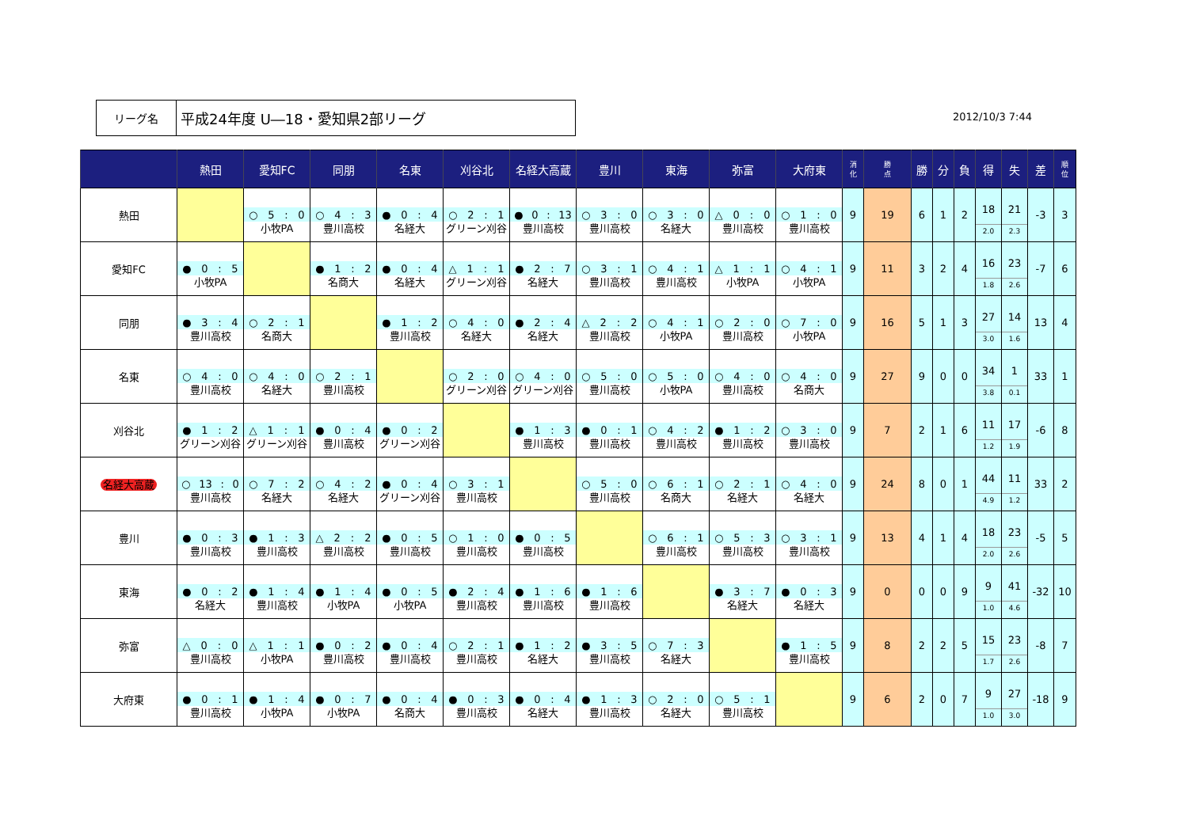リーグ名
平成24年度 U―18・愛知県2部リーグ
2012/10/3 7:44
| | 熱田 | 愛知FC | 同朋 | 名東 | 刈谷北 | 名経大高蔵 | 豊川 | 東海 | 弥富 | 大府東 | 消 化 | 勝 点 | 勝 | 分 | 負 | 得 | 失 | 差 | 順 位 |
| --- | --- | --- | --- | --- | --- | --- | --- | --- | --- | --- | --- | --- | --- | --- | --- | --- | --- | --- | --- |
| 熱田 | | ○ 5 : 0 小牧PA | ○ 4 : 3 豊川高校 | ● 0 : 4 名経大 | ○ 2 : 1 グリーン刈谷 | ● 0 : 13 豊川高校 | ○ 3 : 0 豊川高校 | ○ 3 : 0 名経大 | △ 0 : 0 豊川高校 | ○ 1 : 0 豊川高校 | 9 | 19 | 6 | 1 | 2 | 18 2.0 | 21 2.3 | -3 | 3 |
| 愛知FC | ● 0 : 5 小牧PA | | ● 1 : 2 名商大 | ● 0 : 4 名経大 | △ 1 : 1 グリーン刈谷 | ● 2 : 7 名経大 | ○ 3 : 1 豊川高校 | ○ 4 : 1 豊川高校 | △ 1 : 1 小牧PA | ○ 4 : 1 小牧PA | 9 | 11 | 3 | 2 | 4 | 16 1.8 | 23 2.6 | -7 | 6 |
| 同朋 | ● 3 : 4 豊川高校 | ○ 2 : 1 名商大 | | ● 1 : 2 豊川高校 | ○ 4 : 0 名経大 | ● 2 : 4 名経大 | △ 2 : 2 豊川高校 | ○ 4 : 1 小牧PA | ○ 2 : 0 豊川高校 | ○ 7 : 0 小牧PA | 9 | 16 | 5 | 1 | 3 | 27 3.0 | 14 1.6 | 13 | 4 |
| 名東 | ○ 4 : 0 豊川高校 | ○ 4 : 0 名経大 | ○ 2 : 1 豊川高校 | | ○ 2 : 0 グリーン刈谷 | ○ 4 : 0 グリーン刈谷 | ○ 5 : 0 豊川高校 | ○ 5 : 0 小牧PA | ○ 4 : 0 豊川高校 | ○ 4 : 0 名商大 | 9 | 27 | 9 | 0 | 0 | 34 3.8 | 1 0.1 | 33 | 1 |
| 刈谷北 | ● 1 : 2 グリーン刈谷 | △ 1 : 1 グリーン刈谷 | ● 0 : 4 豊川高校 | ● 0 : 2 グリーン刈谷 | | ● 1 : 3 豊川高校 | ● 0 : 1 豊川高校 | ○ 4 : 2 豊川高校 | ● 1 : 2 豊川高校 | ○ 3 : 0 豊川高校 | 9 | 7 | 2 | 1 | 6 | 11 1.2 | 17 1.9 | -6 | 8 |
| 名経大高蔵 | ○ 13 : 0 豊川高校 | ○ 7 : 2 名経大 | ○ 4 : 2 名経大 | ● 0 : 4 グリーン刈谷 | ○ 3 : 1 豊川高校 | | ○ 5 : 0 豊川高校 | ○ 6 : 1 名商大 | ○ 2 : 1 名経大 | ○ 4 : 0 名経大 | 9 | 24 | 8 | 0 | 1 | 44 4.9 | 11 1.2 | 33 | 2 |
| 豊川 | ● 0 : 3 豊川高校 | ● 1 : 3 豊川高校 | △ 2 : 2 豊川高校 | ● 0 : 5 豊川高校 | ○ 1 : 0 豊川高校 | ● 0 : 5 豊川高校 | | ○ 6 : 1 豊川高校 | ○ 5 : 3 豊川高校 | ○ 3 : 1 豊川高校 | 9 | 13 | 4 | 1 | 4 | 18 2.0 | 23 2.6 | -5 | 5 |
| 東海 | ● 0 : 2 名経大 | ● 1 : 4 豊川高校 | ● 1 : 4 小牧PA | ● 0 : 5 小牧PA | ● 2 : 4 豊川高校 | ● 1 : 6 豊川高校 | ● 1 : 6 豊川高校 | | ● 3 : 7 名経大 | ● 0 : 3 名経大 | 9 | 0 | 0 | 0 | 9 | 9 1.0 | 41 4.6 | -32 | 10 |
| 弥富 | △ 0 : 0 豊川高校 | △ 1 : 1 小牧PA | ● 0 : 2 豊川高校 | ● 0 : 4 豊川高校 | ○ 2 : 1 豊川高校 | ● 1 : 2 名経大 | ● 3 : 5 豊川高校 | ○ 7 : 3 名経大 | | ● 1 : 5 豊川高校 | 9 | 8 | 2 | 2 | 5 | 15 1.7 | 23 2.6 | -8 | 7 |
| 大府東 | ● 0 : 1 豊川高校 | ● 1 : 4 小牧PA | ● 0 : 7 小牧PA | ● 0 : 4 名商大 | ● 0 : 3 豊川高校 | ● 0 : 4 名経大 | ● 1 : 3 豊川高校 | ○ 2 : 0 名経大 | ○ 5 : 1 豊川高校 | | 9 | 6 | 2 | 0 | 7 | 9 1.0 | 27 3.0 | -18 | 9 |